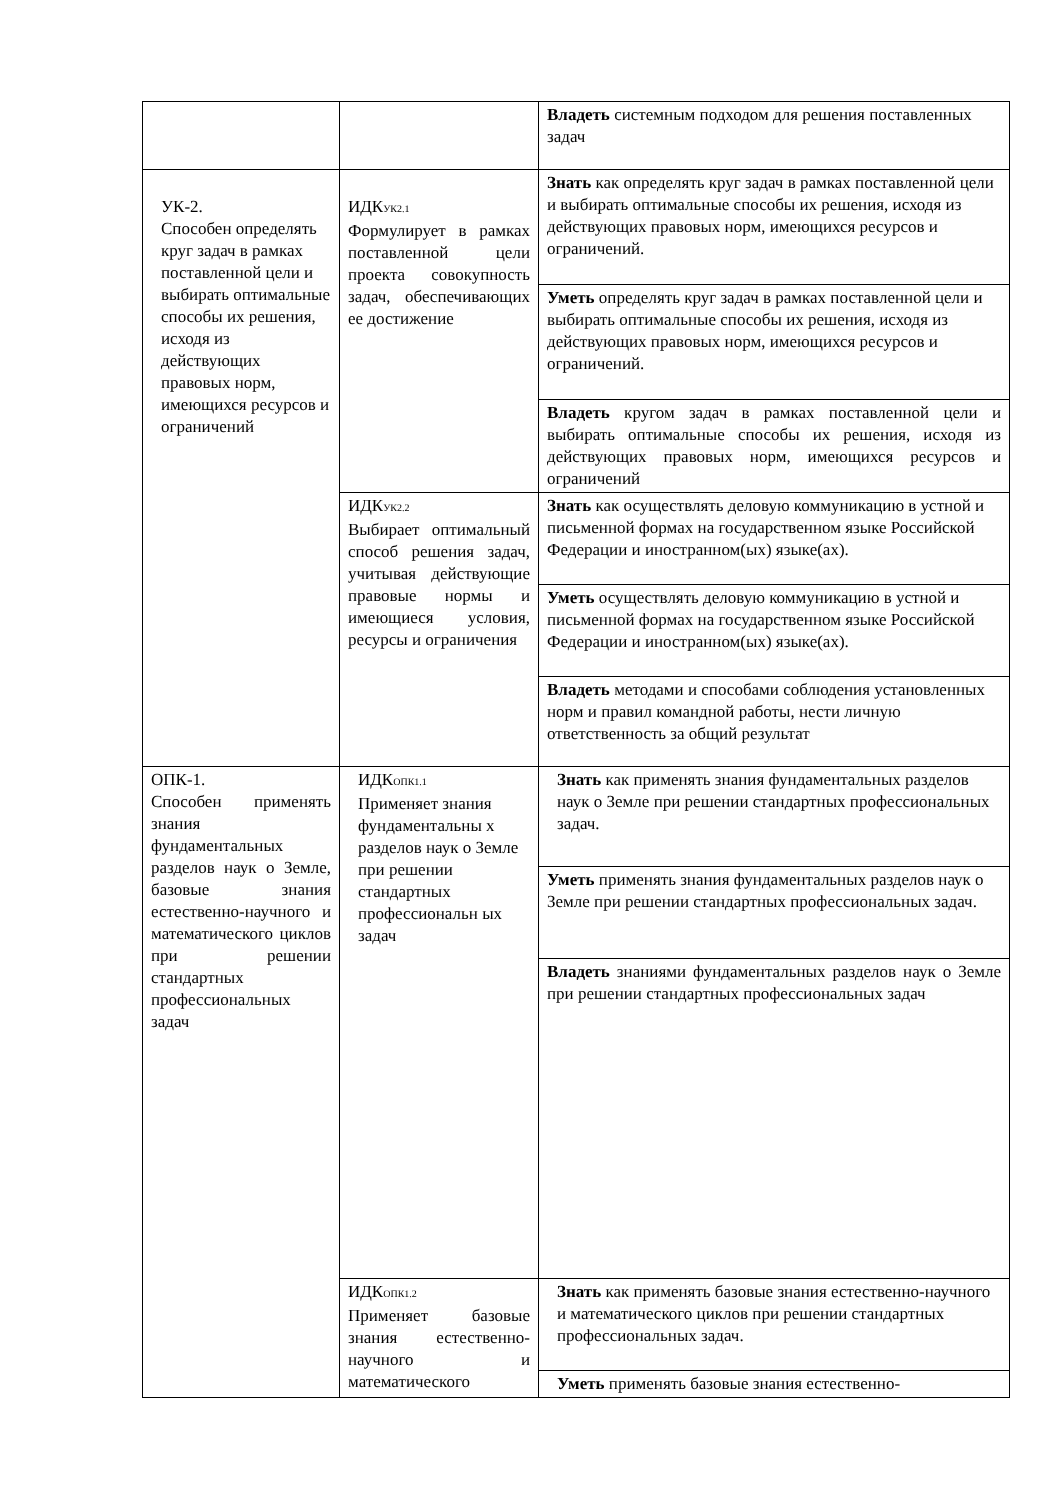| | | Владеть системным подходом для решения поставленных задач |
| УК-2. Способен определять круг задач в рамках поставленной цели и выбирать оптимальные способы их решения, исходя из действующих правовых норм, имеющихся ресурсов и ограничений | ИДК<sub>УК2.1</sub> Формулирует в рамках поставленной цели проекта совокупность задач, обеспечивающих ее достижение | Знать как определять круг задач в рамках поставленной цели и выбирать оптимальные способы их решения, исходя из действующих правовых норм, имеющихся ресурсов и ограничений. |
| | | Уметь определять круг задач в рамках поставленной цели и выбирать оптимальные способы их решения, исходя из действующих правовых норм, имеющихся ресурсов и ограничений. |
| | | Владеть кругом задач в рамках поставленной цели и выбирать оптимальные способы их решения, исходя из действующих правовых норм, имеющихся ресурсов и ограничений |
| | ИДК<sub>УК2.2</sub> Выбирает оптимальный способ решения задач, учитывая действующие правовые нормы и имеющиеся условия, ресурсы и ограничения | Знать как осуществлять деловую коммуникацию в устной и письменной формах на государственном языке Российской Федерации и иностранном(ых) языке(ах). |
| | | Уметь осуществлять деловую коммуникацию в устной и письменной формах на государственном языке Российской Федерации и иностранном(ых) языке(ах). |
| | | Владеть методами и способами соблюдения установленных норм и правил командной работы, нести личную ответственность за общий результат |
| ОПК-1. Способен применять знания фундаментальных разделов наук о Земле, базовые знания естественно-научного и математического циклов при решении стандартных профессиональных задач | ИДК<sub>ОПК1.1</sub> Применяет знания фундаментальны х разделов наук о Земле при решении стандартных профессиональн ых задач | Знать как применять знания фундаментальных разделов наук о Земле при решении стандартных профессиональных задач. |
| | | Уметь применять знания фундаментальных разделов наук о Земле при решении стандартных профессиональных задач. |
| | | Владеть знаниями фундаментальных разделов наук о Земле при решении стандартных профессиональных задач |
| | ИДК<sub>ОПК1.2</sub> Применяет базовые знания естественно-научного и математического | Знать как применять базовые знания естественно-научного и математического циклов при решении стандартных профессиональных задач. |
| | | Уметь применять базовые знания естественно- |